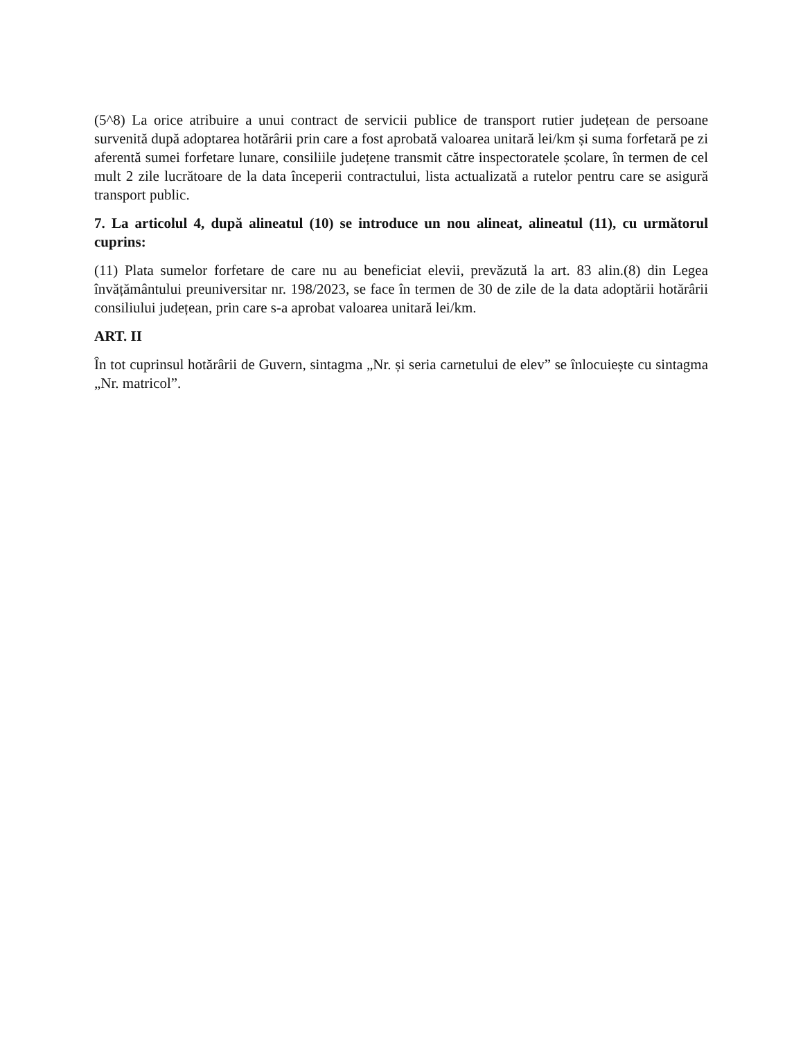(5^8) La orice atribuire a unui contract de servicii publice de transport rutier județean de persoane survenită după adoptarea hotărârii prin care a fost aprobată valoarea unitară lei/km și suma forfetară pe zi aferentă sumei forfetare lunare, consiliile județene transmit către inspectoratele școlare, în termen de cel mult 2 zile lucrătoare de la data începerii contractului, lista actualizată a rutelor pentru care se asigură transport public.
7. La articolul 4, după alineatul (10) se introduce un nou alineat, alineatul (11), cu următorul cuprins:
(11) Plata sumelor forfetare de care nu au beneficiat elevii, prevăzută la art. 83 alin.(8) din Legea învățământului preuniversitar nr. 198/2023, se face în termen de 30 de zile de la data adoptării hotărârii consiliului județean, prin care s-a aprobat valoarea unitară lei/km.
ART. II
În tot cuprinsul hotărârii de Guvern, sintagma „Nr. și seria carnetului de elev” se înlocuiește cu sintagma „Nr. matricol”.